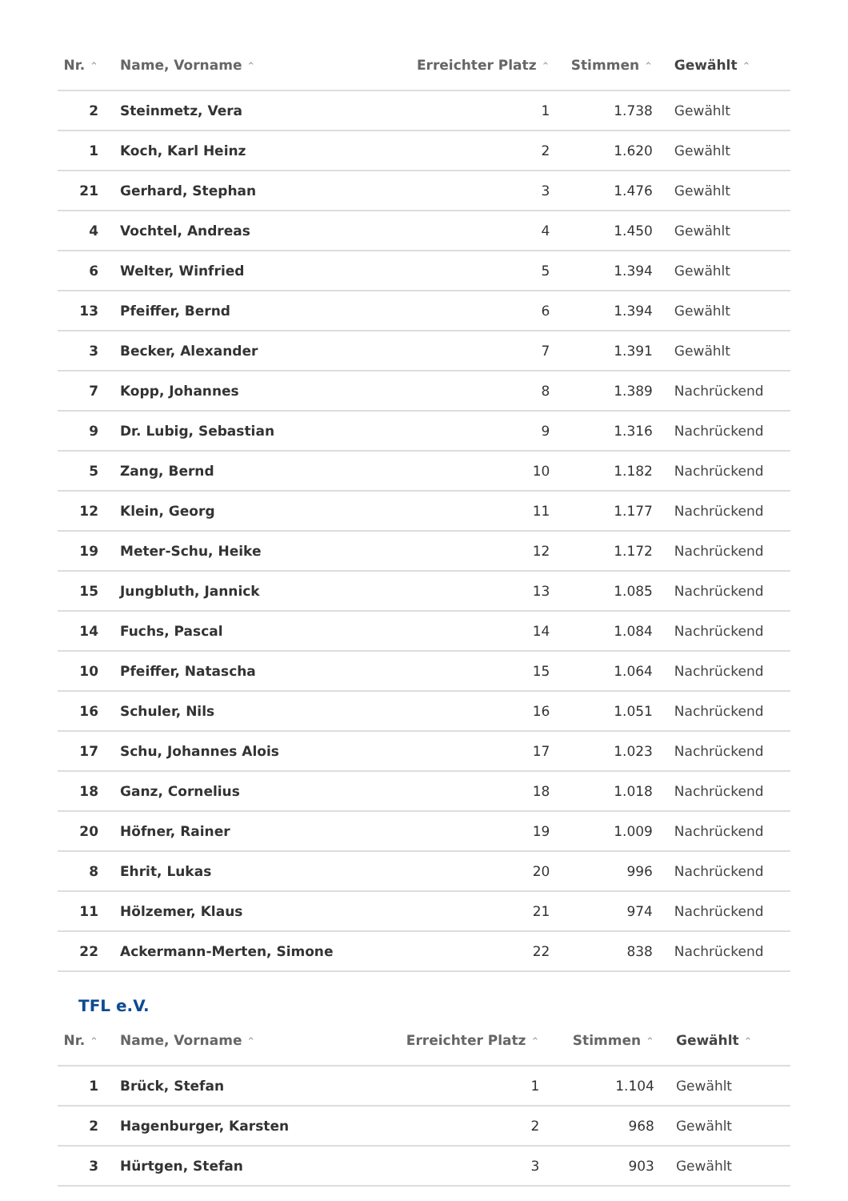| Nr. ⌃ | Name, Vorname ⌃ | Erreichter Platz ⌃ | Stimmen ⌃ | Gewählt ⌃ |
| --- | --- | --- | --- | --- |
| 2 | Steinmetz, Vera | 1 | 1.738 | Gewählt |
| 1 | Koch, Karl Heinz | 2 | 1.620 | Gewählt |
| 21 | Gerhard, Stephan | 3 | 1.476 | Gewählt |
| 4 | Vochtel, Andreas | 4 | 1.450 | Gewählt |
| 6 | Welter, Winfried | 5 | 1.394 | Gewählt |
| 13 | Pfeiffer, Bernd | 6 | 1.394 | Gewählt |
| 3 | Becker, Alexander | 7 | 1.391 | Gewählt |
| 7 | Kopp, Johannes | 8 | 1.389 | Nachrückend |
| 9 | Dr. Lubig, Sebastian | 9 | 1.316 | Nachrückend |
| 5 | Zang, Bernd | 10 | 1.182 | Nachrückend |
| 12 | Klein, Georg | 11 | 1.177 | Nachrückend |
| 19 | Meter-Schu, Heike | 12 | 1.172 | Nachrückend |
| 15 | Jungbluth, Jannick | 13 | 1.085 | Nachrückend |
| 14 | Fuchs, Pascal | 14 | 1.084 | Nachrückend |
| 10 | Pfeiffer, Natascha | 15 | 1.064 | Nachrückend |
| 16 | Schuler, Nils | 16 | 1.051 | Nachrückend |
| 17 | Schu, Johannes Alois | 17 | 1.023 | Nachrückend |
| 18 | Ganz, Cornelius | 18 | 1.018 | Nachrückend |
| 20 | Höfner, Rainer | 19 | 1.009 | Nachrückend |
| 8 | Ehrit, Lukas | 20 | 996 | Nachrückend |
| 11 | Hölzemer, Klaus | 21 | 974 | Nachrückend |
| 22 | Ackermann-Merten, Simone | 22 | 838 | Nachrückend |
TFL e.V.
| Nr. ⌃ | Name, Vorname ⌃ | Erreichter Platz ⌃ | Stimmen ⌃ | Gewählt ⌃ |
| --- | --- | --- | --- | --- |
| 1 | Brück, Stefan | 1 | 1.104 | Gewählt |
| 2 | Hagenburger, Karsten | 2 | 968 | Gewählt |
| 3 | Hürtgen, Stefan | 3 | 903 | Gewählt |